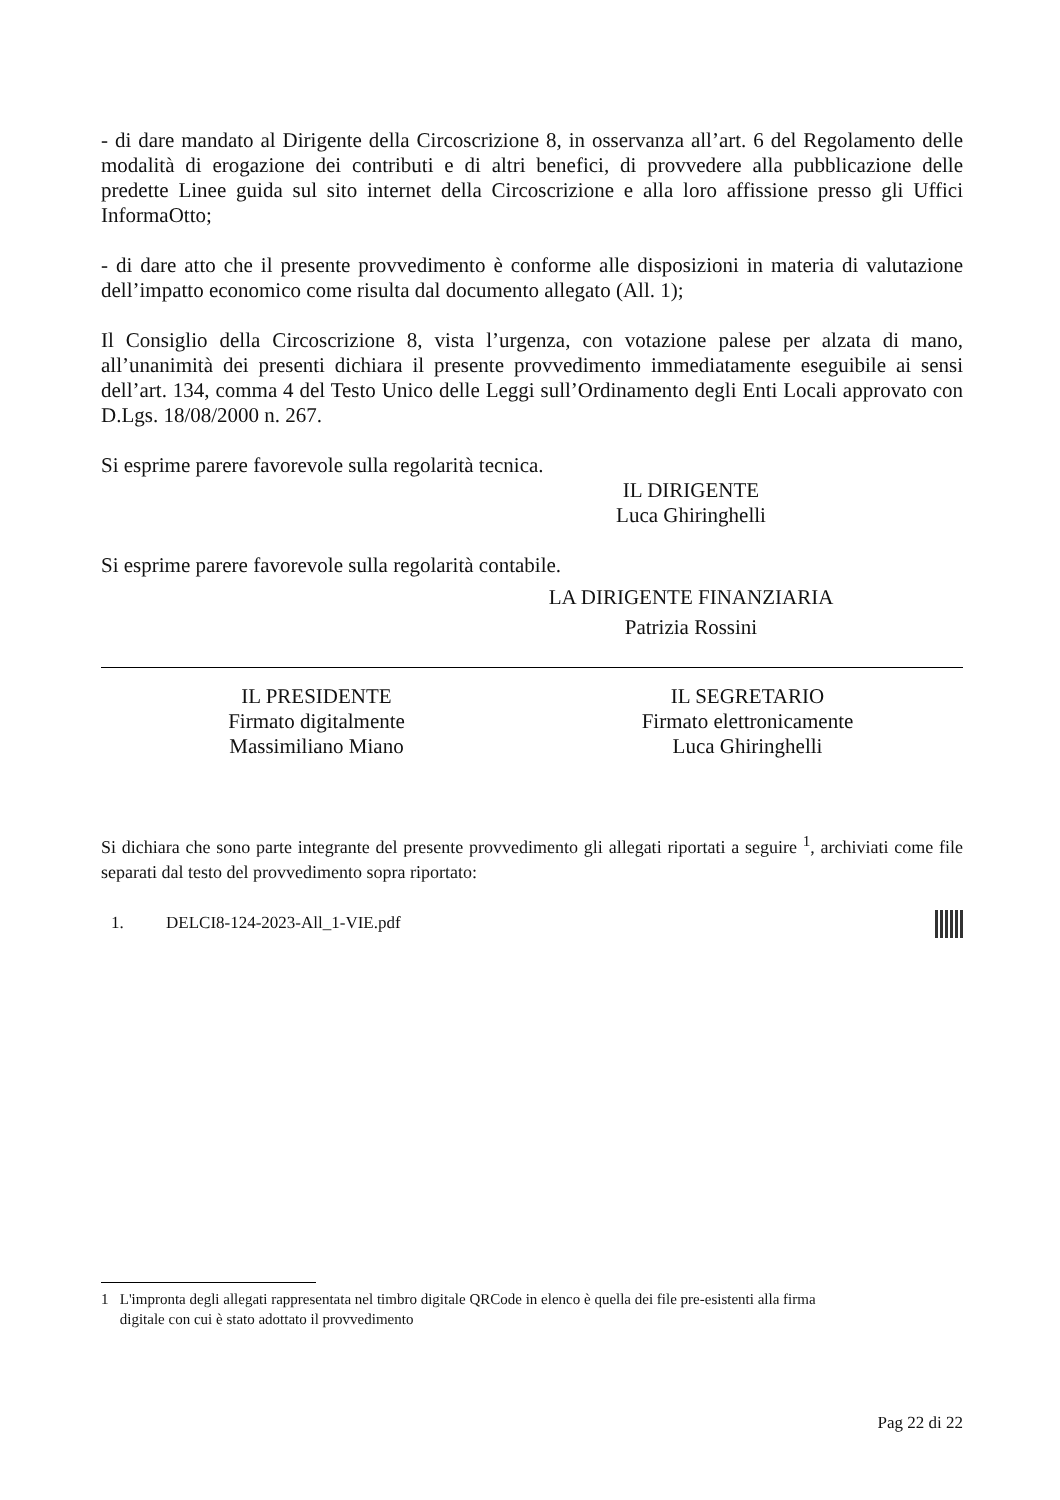- di dare mandato al Dirigente della Circoscrizione 8, in osservanza all’art. 6 del Regolamento delle modalità di erogazione dei contributi e di altri benefici, di provvedere alla pubblicazione delle predette Linee guida sul sito internet della Circoscrizione e alla loro affissione presso gli Uffici InformaOtto;
- di dare atto che il presente provvedimento è conforme alle disposizioni in materia di valutazione dell’impatto economico come risulta dal documento allegato (All. 1);
Il Consiglio della Circoscrizione 8, vista l’urgenza, con votazione palese per alzata di mano, all’unanimità dei presenti dichiara il presente provvedimento immediatamente eseguibile ai sensi dell’art. 134, comma 4 del Testo Unico delle Leggi sull’Ordinamento degli Enti Locali approvato con D.Lgs. 18/08/2000 n. 267.
Si esprime parere favorevole sulla regolarità tecnica.
IL DIRIGENTE
Luca Ghiringhelli
Si esprime parere favorevole sulla regolarità contabile.
LA DIRIGENTE FINANZIARIA
Patrizia Rossini
IL PRESIDENTE
Firmato digitalmente
Massimiliano Miano
IL SEGRETARIO
Firmato elettronicamente
Luca Ghiringhelli
Si dichiara che sono parte integrante del presente provvedimento gli allegati riportati a seguire <sup>1</sup>, archiviati come file separati dal testo del provvedimento sopra riportato:
1. DELCI8-124-2023-All_1-VIE.pdf
1 L'impronta degli allegati rappresentata nel timbro digitale QRCode in elenco è quella dei file pre-esistenti alla firma
digitale con cui è stato adottato il provvedimento
Pag 22 di 22